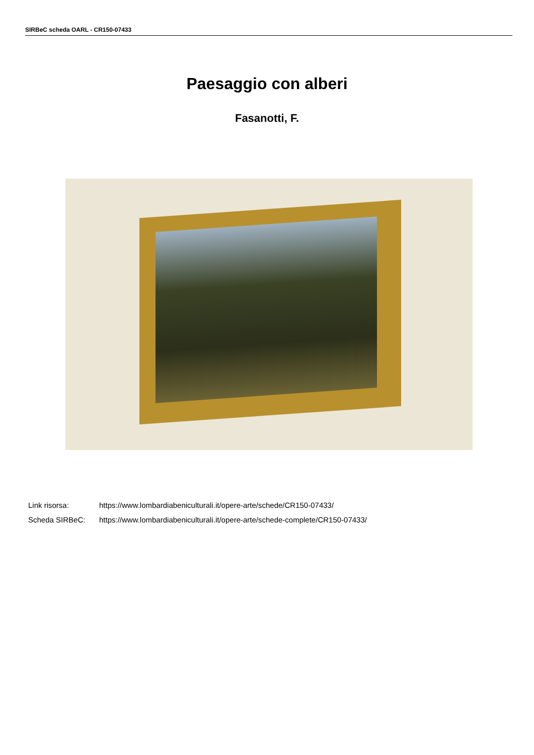SIRBeC scheda OARL - CR150-07433
Paesaggio con alberi
Fasanotti, F.
Link risorsa: https://www.lombardiabeniculturali.it/opere-arte/schede/CR150-07433/
Scheda SIRBeC: https://www.lombardiabeniculturali.it/opere-arte/schede-complete/CR150-07433/